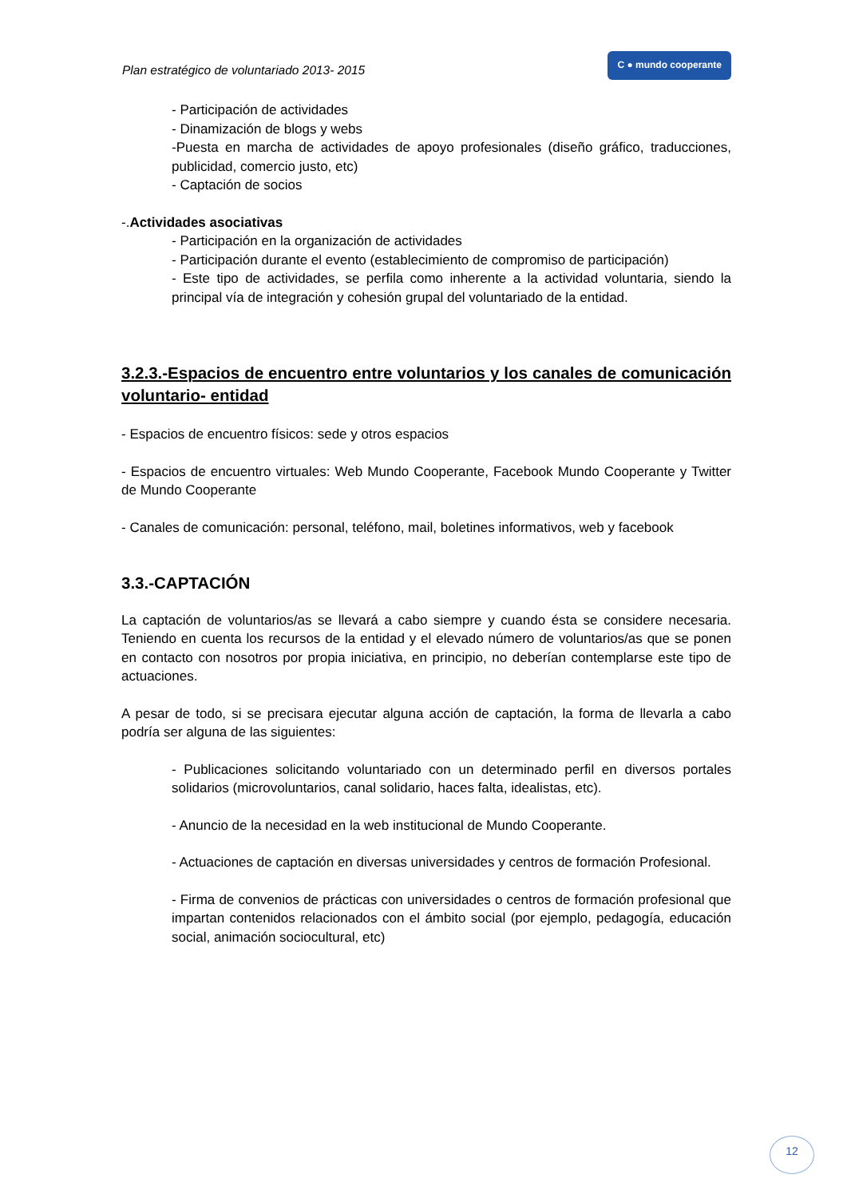Plan estratégico de voluntariado 2013- 2015 C ● mundo cooperante
- Participación de actividades
- Dinamización de blogs y webs
-Puesta en marcha de actividades de apoyo profesionales (diseño gráfico, traducciones, publicidad, comercio justo, etc)
- Captación de socios
-.Actividades asociativas
- Participación en la organización de actividades
- Participación durante el evento (establecimiento de compromiso de participación)
- Este tipo de actividades, se perfila como inherente a la actividad voluntaria, siendo la principal vía de integración y cohesión grupal del voluntariado de la entidad.
3.2.3.-Espacios de encuentro entre voluntarios y los canales de comunicación voluntario- entidad
- Espacios de encuentro físicos: sede y otros espacios
- Espacios de encuentro virtuales: Web Mundo Cooperante, Facebook Mundo Cooperante y Twitter de Mundo Cooperante
- Canales de comunicación: personal, teléfono, mail, boletines informativos, web y facebook
3.3.-CAPTACIÓN
La captación de voluntarios/as se llevará a cabo siempre y cuando ésta se considere necesaria. Teniendo en cuenta los recursos de la entidad y el elevado número de voluntarios/as que se ponen en contacto con nosotros por propia iniciativa, en principio, no deberían contemplarse este tipo de actuaciones.
A pesar de todo, si se precisara ejecutar alguna acción de captación, la forma de llevarla a cabo podría ser alguna de las siguientes:
- Publicaciones solicitando voluntariado con un determinado perfil en diversos portales solidarios (microvoluntarios, canal solidario, haces falta, idealistas, etc).
- Anuncio de la necesidad en la web institucional de Mundo Cooperante.
- Actuaciones de captación en diversas universidades y centros de formación Profesional.
- Firma de convenios de prácticas con universidades o centros de formación profesional que impartan contenidos relacionados con el ámbito social (por ejemplo, pedagogía, educación social, animación sociocultural, etc)
12